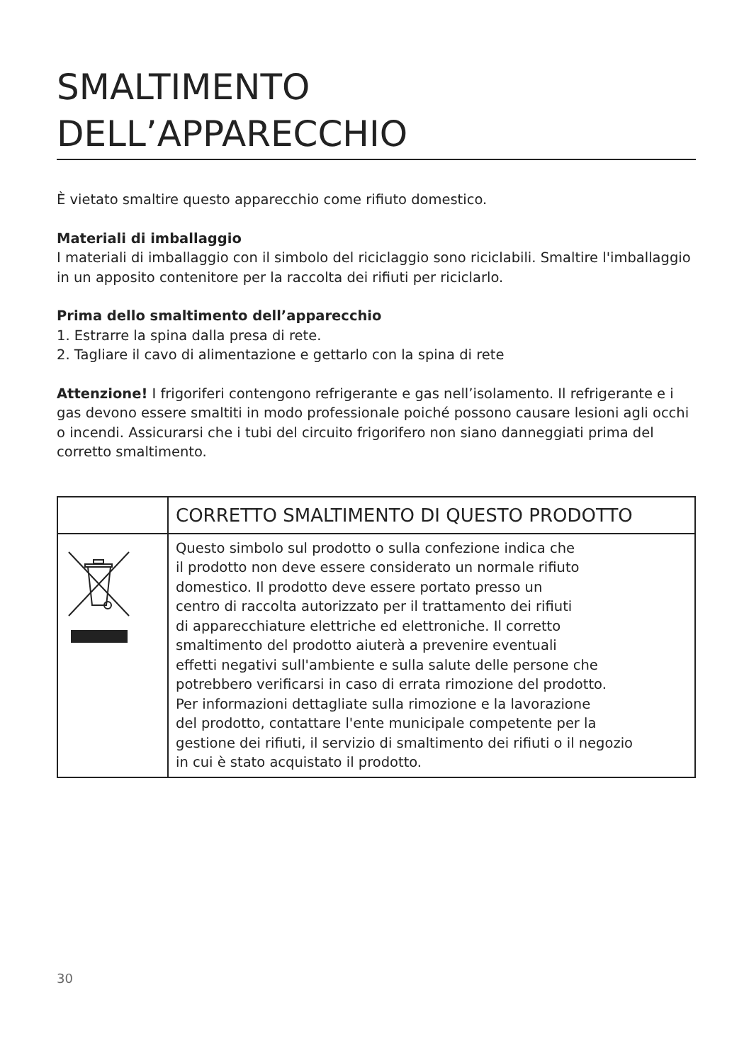SMALTIMENTO
DELL’APPARECCHIO
È vietato smaltire questo apparecchio come rifiuto domestico.
Materiali di imballaggio
I materiali di imballaggio con il simbolo del riciclaggio sono riciclabili. Smaltire l'imballaggio in un apposito contenitore per la raccolta dei rifiuti per riciclarlo.
Prima dello smaltimento dell’apparecchio
1. Estrarre la spina dalla presa di rete.
2. Tagliare il cavo di alimentazione e gettarlo con la spina di rete
Attenzione! I frigoriferi contengono refrigerante e gas nell’isolamento. Il refrigerante e i gas devono essere smaltiti in modo professionale poiché possono causare lesioni agli occhi o incendi. Assicurarsi che i tubi del circuito frigorifero non siano danneggiati prima del corretto smaltimento.
| | CORRETTO SMALTIMENTO DI QUESTO PRODOTTO |
| | Questo simbolo sul prodotto o sulla confezione indica che il prodotto non deve essere considerato un normale rifiuto domestico. Il prodotto deve essere portato presso un centro di raccolta autorizzato per il trattamento dei rifiuti di apparecchiature elettriche ed elettroniche. Il corretto smaltimento del prodotto aiuterà a prevenire eventuali effetti negativi sull'ambiente e sulla salute delle persone che potrebbero verificarsi in caso di errata rimozione del prodotto. Per informazioni dettagliate sulla rimozione e la lavorazione del prodotto, contattare l'ente municipale competente per la gestione dei rifiuti, il servizio di smaltimento dei rifiuti o il negozio in cui è stato acquistato il prodotto. |
30